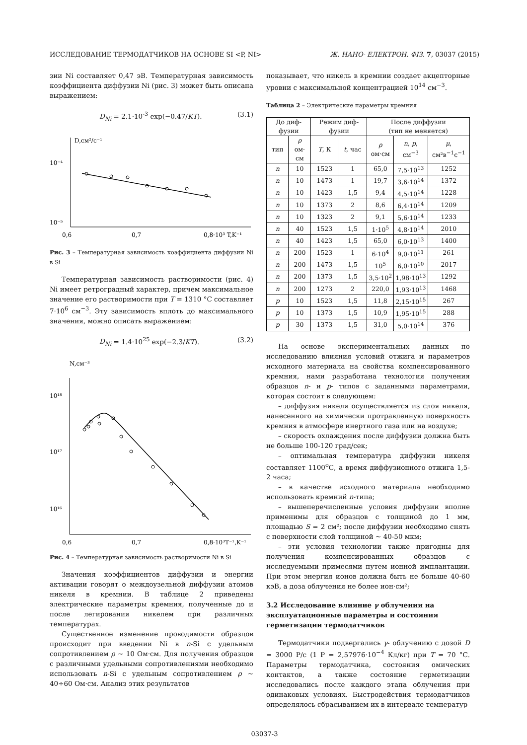ИССЛЕДОВАНИЕ ТЕРМОДАТЧИКОВ НА ОСНОВЕ SI <P, NI> Ж. НАНО- ЕЛЕКТРОН. ФІЗ. 7, 03037 (2015)
зии Ni составляет 0,47 эВ. Температурная зависимость коэффициента диффузии Ni (рис. 3) может быть описана выражением:
D<sub>Ni</sub> = 2.1·10<sup>-3</sup> exp(−0.47/KT). (3.1)
D,см²/с⁻¹
10⁻⁴
10⁻⁵
0,6
0,7
0,8·10³ T,K⁻¹
Рис. 3 – Температурная зависимость коэффициента диффузии Ni в Si
Температурная зависимость растворимости (рис. 4) Ni имеет ретроградный характер, причем максимальное значение его растворимости при T = 1310 °С составляет 7·10<sup>6</sup> см<sup>−3</sup>. Эту зависимость вплоть до максимального значения, можно описать выражением:
D<sub>Ni</sub> = 1.4·10<sup>25</sup> exp(−2.3/KT). (3.2)
N,см⁻³
10¹⁸
10¹⁷
10¹⁶
0,6
0,7
0,8·10³T⁻¹,K⁻¹
Рис. 4 – Температурная зависимость растворимости Ni в Si
Значения коэффициентов диффузии и энергии активации говорят о междоузельной диффузии атомов никеля в кремнии. В таблице 2 приведены электрические параметры кремния, полученные до и после легирования никелем при различных температурах.
Существенное изменение проводимости образцов происходит при введении Ni в n-Si с удельным сопротивлением ρ ~ 10 Ом·см. Для получения образцов с различными удельными сопротивлениями необходимо использовать n-Si с удельным сопротивлением ρ ~ 40÷60 Ом·см. Анализ этих результатов
показывает, что никель в кремнии создает акцепторные уровни с максимальной концентрацией 10<sup>14</sup> см<sup>−3</sup>.
Таблица 2 – Электрические параметры кремния
| До диф-фузии | | Режим диф-фузии | | После диффузии (тип не меняется) | | |
| --- | --- | --- | --- | --- | --- | --- |
| тип | ρ ом· см | T , К | t , час | ρ ом·см | n , p , см<sup>−3</sup> | μ , см²в<sup>−1</sup>с<sup>−1</sup> |
| n | 10 | 1523 | 1 | 65,0 | 7,5·10<sup>13</sup> | 1252 |
| n | 10 | 1473 | 1 | 19,7 | 3,6·10<sup>14</sup> | 1372 |
| n | 10 | 1423 | 1,5 | 9,4 | 4,5·10<sup>14</sup> | 1228 |
| n | 10 | 1373 | 2 | 8,6 | 6,4·10<sup>14</sup> | 1209 |
| n | 10 | 1323 | 2 | 9,1 | 5,6·10<sup>14</sup> | 1233 |
| n | 40 | 1523 | 1,5 | 1·10<sup>5</sup> | 4,8·10<sup>14</sup> | 2010 |
| n | 40 | 1423 | 1,5 | 65,0 | 6,0·10<sup>13</sup> | 1400 |
| n | 200 | 1523 | 1 | 6·10<sup>4</sup> | 9,0·10<sup>11</sup> | 261 |
| n | 200 | 1473 | 1,5 | 10<sup>5</sup> | 6,0·10<sup>10</sup> | 2017 |
| n | 200 | 1373 | 1,5 | 3,5·10<sup>2</sup> | 1,98·10<sup>13</sup> | 1292 |
| n | 200 | 1273 | 2 | 220,0 | 1,93·10<sup>13</sup> | 1468 |
| p | 10 | 1523 | 1,5 | 11,8 | 2,15·10<sup>15</sup> | 267 |
| p | 10 | 1373 | 1,5 | 10,9 | 1,95·10<sup>15</sup> | 288 |
| p | 30 | 1373 | 1,5 | 31,0 | 5,0·10<sup>14</sup> | 376 |
На основе экспериментальных данных по исследованию влияния условий отжига и параметров исходного материала на свойства компенсированного кремния, нами разработана технология получения образцов n- и p- типов с заданными параметрами, которая состоит в следующем:
– диффузия никеля осуществляется из слоя никеля, нанесенного на химически протравленную поверхность кремния в атмосфере инертного газа или на воздухе;
– скорость охлаждения после диффузии должна быть не больше 100-120 град/сек;
– оптимальная температура диффузии никеля составляет 1100<sup>о</sup>С, а время диффузионного отжига 1,5-2 часа;
– в качестве исходного материала необходимо использовать кремний n-типа;
– вышеперечисленные условия диффузии вполне применимы для образцов с толщиной до 1 мм, площадью S = 2 см²; после диффузии необходимо снять с поверхности слой толщиной ~ 40-50 мкм;
– эти условия технологии также пригодны для получения компенсированных образцов с исследуемыми примесями путем ионной имплантации. При этом энергия ионов должна быть не больше 40-60 кэВ, а доза облучения не более ион·см²;
3.2 Исследование влияние γ облучения на эксплуатационные параметры и состояния герметизации термодатчиков
Термодатчики подвергались γ- облучению с дозой D = 3000 Р/с (1 Р = 2,57976·10<sup>−4</sup> Кл/кг) при T = 70 °С. Параметры термодатчика, состояния омических контактов, а также состояние герметизации исследовались после каждого этапа облучения при одинаковых условиях. Быстродействия термодатчиков определялось сбрасыванием их в интервале температур
03037-3